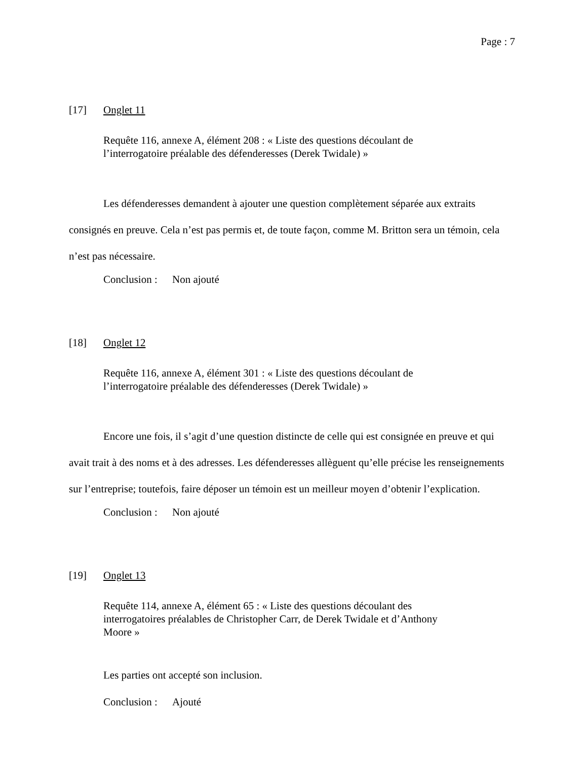Page : 7
[17] Onglet 11
Requête 116, annexe A, élément 208 : « Liste des questions découlant de l’interrogatoire préalable des défenderesses (Derek Twidale) »
Les défenderesses demandent à ajouter une question complètement séparée aux extraits consignés en preuve. Cela n’est pas permis et, de toute façon, comme M. Britton sera un témoin, cela n’est pas nécessaire.
Conclusion : Non ajouté
[18] Onglet 12
Requête 116, annexe A, élément 301 : « Liste des questions découlant de l’interrogatoire préalable des défenderesses (Derek Twidale) »
Encore une fois, il s’agit d’une question distincte de celle qui est consignée en preuve et qui avait trait à des noms et à des adresses. Les défenderesses allèguent qu’elle précise les renseignements sur l’entreprise; toutefois, faire déposer un témoin est un meilleur moyen d’obtenir l’explication.
Conclusion : Non ajouté
[19] Onglet 13
Requête 114, annexe A, élément 65 : « Liste des questions découlant des interrogatoires préalables de Christopher Carr, de Derek Twidale et d’Anthony Moore »
Les parties ont accepté son inclusion.
Conclusion : Ajouté